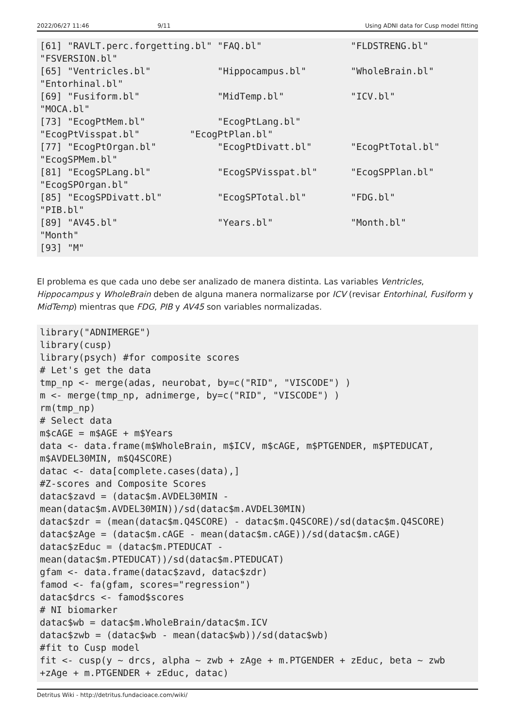2022/06/27 11:46 9/11 Using ADNI data for Cusp model fitting
[61] "RAVLT.perc.forgetting.bl" "FAQ.bl"                "FLDSTRENG.bl"
"FSVERSION.bl"
[65] "Ventricles.bl"            "Hippocampus.bl"        "WholeBrain.bl"
"Entorhinal.bl"
[69] "Fusiform.bl"              "MidTemp.bl"            "ICV.bl"
"MOCA.bl"
[73] "EcogPtMem.bl"             "EcogPtLang.bl"
"EcogPtVisspat.bl"         "EcogPtPlan.bl"
[77] "EcogPtOrgan.bl"           "EcogPtDivatt.bl"       "EcogPtTotal.bl"
"EcogSPMem.bl"
[81] "EcogSPLang.bl"            "EcogSPVisspat.bl"      "EcogSPPlan.bl"
"EcogSPOrgan.bl"
[85] "EcogSPDivatt.bl"          "EcogSPTotal.bl"        "FDG.bl"
"PIB.bl"
[89] "AV45.bl"                  "Years.bl"              "Month.bl"
"Month"
[93] "M"
El problema es que cada uno debe ser analizado de manera distinta. Las variables Ventricles, Hippocampus y WholeBrain deben de alguna manera normalizarse por ICV (revisar Entorhinal, Fusiform y MidTemp) mientras que FDG, PIB y AV45 son variables normalizadas.
library("ADNIMERGE")
library(cusp)
library(psych) #for composite scores
# Let's get the data
tmp_np <- merge(adas, neurobat, by=c("RID", "VISCODE") )
m <- merge(tmp_np, adnimerge, by=c("RID", "VISCODE") )
rm(tmp_np)
# Select data
m$cAGE = m$AGE + m$Years
data <- data.frame(m$WholeBrain, m$ICV, m$cAGE, m$PTGENDER, m$PTEDUCAT,
m$AVDEL30MIN, m$Q4SCORE)
datac <- data[complete.cases(data),]
#Z-scores and Composite Scores
datac$zavd = (datac$m.AVDEL30MIN -
mean(datac$m.AVDEL30MIN))/sd(datac$m.AVDEL30MIN)
datac$zdr = (mean(datac$m.Q4SCORE) - datac$m.Q4SCORE)/sd(datac$m.Q4SCORE)
datac$zAge = (datac$m.cAGE - mean(datac$m.cAGE))/sd(datac$m.cAGE)
datac$zEduc = (datac$m.PTEDUCAT -
mean(datac$m.PTEDUCAT))/sd(datac$m.PTEDUCAT)
gfam <- data.frame(datac$zavd, datac$zdr)
famod <- fa(gfam, scores="regression")
datac$drcs <- famod$scores
# NI biomarker
datac$wb = datac$m.WholeBrain/datac$m.ICV
datac$zwb = (datac$wb - mean(datac$wb))/sd(datac$wb)
#fit to Cusp model
fit <- cusp(y ~ drcs, alpha ~ zwb + zAge + m.PTGENDER + zEduc, beta ~ zwb
+zAge + m.PTGENDER + zEduc, datac)
Detritus Wiki - http://detritus.fundacioace.com/wiki/